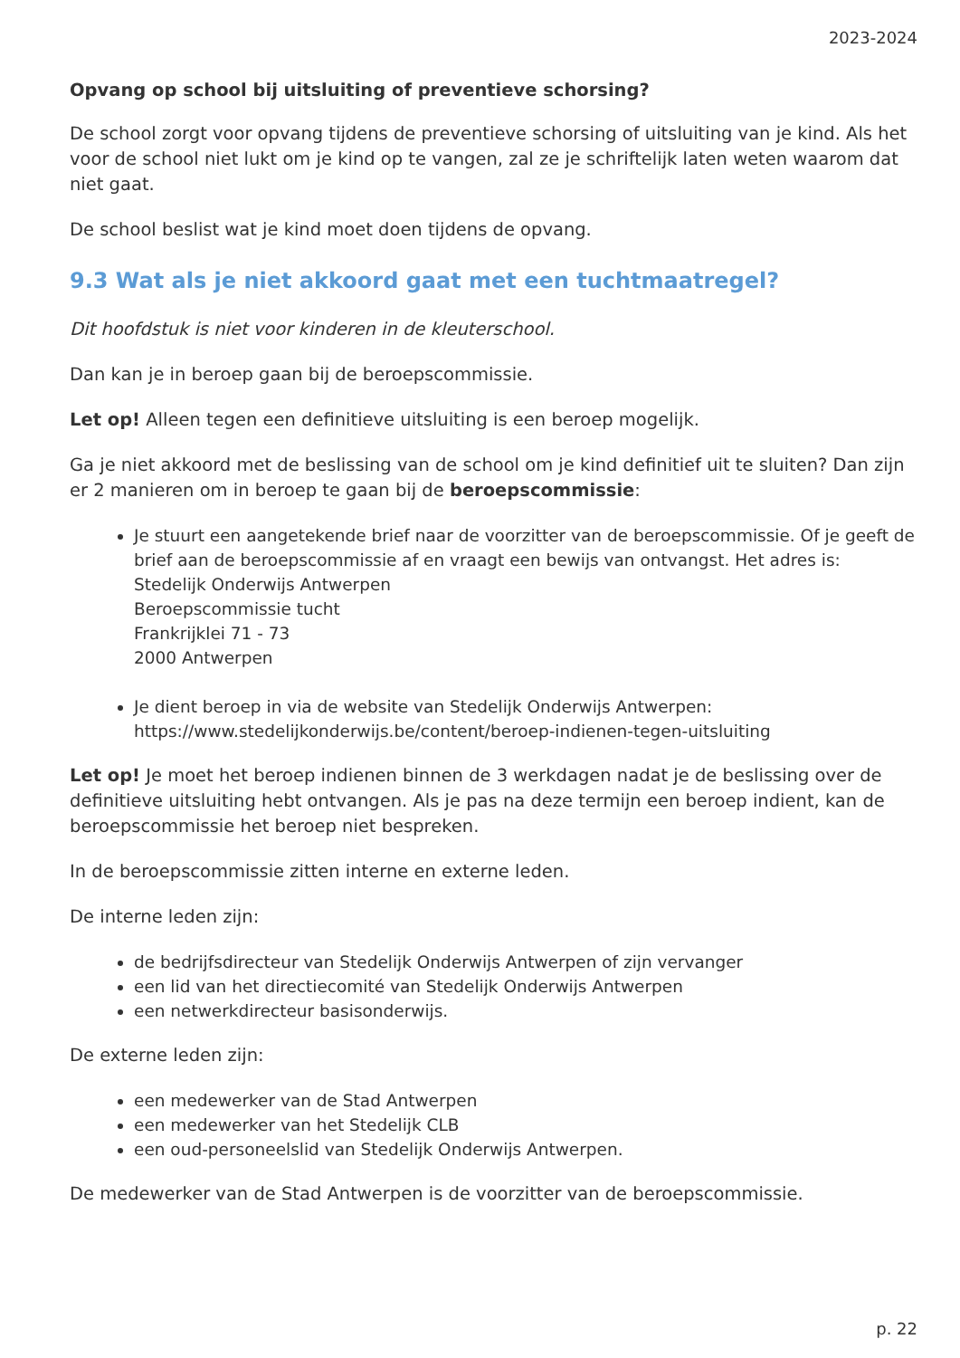2023-2024
Opvang op school bij uitsluiting of preventieve schorsing?
De school zorgt voor opvang tijdens de preventieve schorsing of uitsluiting van je kind. Als het voor de school niet lukt om je kind op te vangen, zal ze je schriftelijk laten weten waarom dat niet gaat.
De school beslist wat je kind moet doen tijdens de opvang.
9.3 Wat als je niet akkoord gaat met een tuchtmaatregel?
Dit hoofdstuk is niet voor kinderen in de kleuterschool.
Dan kan je in beroep gaan bij de beroepscommissie.
Let op! Alleen tegen een definitieve uitsluiting is een beroep mogelijk.
Ga je niet akkoord met de beslissing van de school om je kind definitief uit te sluiten? Dan zijn er 2 manieren om in beroep te gaan bij de beroepscommissie:
Je stuurt een aangetekende brief naar de voorzitter van de beroepscommissie. Of je geeft de brief aan de beroepscommissie af en vraagt een bewijs van ontvangst. Het adres is:
Stedelijk Onderwijs Antwerpen
Beroepscommissie tucht
Frankrijklei 71 - 73
2000 Antwerpen
Je dient beroep in via de website van Stedelijk Onderwijs Antwerpen: https://www.stedelijkonderwijs.be/content/beroep-indienen-tegen-uitsluiting
Let op! Je moet het beroep indienen binnen de 3 werkdagen nadat je de beslissing over de definitieve uitsluiting hebt ontvangen. Als je pas na deze termijn een beroep indient, kan de beroepscommissie het beroep niet bespreken.
In de beroepscommissie zitten interne en externe leden.
De interne leden zijn:
de bedrijfsdirecteur van Stedelijk Onderwijs Antwerpen of zijn vervanger
een lid van het directiecomité van Stedelijk Onderwijs Antwerpen
een netwerkdirecteur basisonderwijs.
De externe leden zijn:
een medewerker van de Stad Antwerpen
een medewerker van het Stedelijk CLB
een oud-personeelslid van Stedelijk Onderwijs Antwerpen.
De medewerker van de Stad Antwerpen is de voorzitter van de beroepscommissie.
p. 22